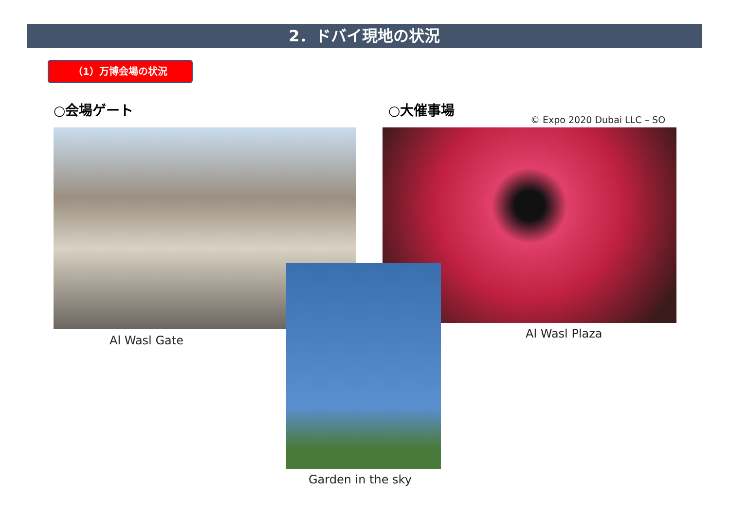2．ドバイ現地の状況
（1）万博会場の状況
○会場ゲート ○大催事場
© Expo 2020 Dubai LLC – SO
Al Wasl Gate Al Wasl Plaza
Garden in the sky